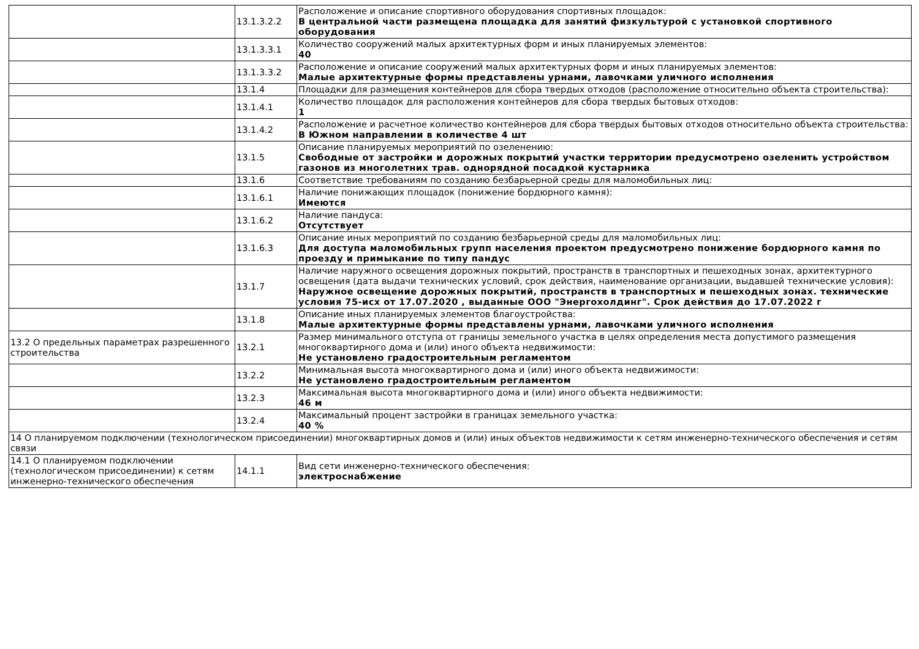| | 13.1.3.2.2 | Расположение и описание спортивного оборудования спортивных площадок: В центральной части размещена площадка для занятий физкультурой с установкой спортивного оборудования |
| | 13.1.3.3.1 | Количество сооружений малых архитектурных форм и иных планируемых элементов: 40 |
| | 13.1.3.3.2 | Расположение и описание сооружений малых архитектурных форм и иных планируемых элементов: Малые архитектурные формы представлены урнами, лавочками уличного исполнения |
| | 13.1.4 | Площадки для размещения контейнеров для сбора твердых отходов (расположение относительно объекта строительства): |
| | 13.1.4.1 | Количество площадок для расположения контейнеров для сбора твердых бытовых отходов: 1 |
| | 13.1.4.2 | Расположение и расчетное количество контейнеров для сбора твердых бытовых отходов относительно объекта строительства: В Южном направлении в количестве 4 шт |
| | 13.1.5 | Описание планируемых мероприятий по озеленению: Свободные от застройки и дорожных покрытий участки территории предусмотрено озеленить устройством газонов из многолетних трав. однорядной посадкой кустарника |
| | 13.1.6 | Соответствие требованиям по созданию безбарьерной среды для маломобильных лиц: |
| | 13.1.6.1 | Наличие понижающих площадок (понижение бордюрного камня): Имеются |
| | 13.1.6.2 | Наличие пандуса: Отсутствует |
| | 13.1.6.3 | Описание иных мероприятий по созданию безбарьерной среды для маломобильных лиц: Для доступа маломобильных групп населения проектом предусмотрено понижение бордюрного камня по проезду и примыкание по типу пандус |
| | 13.1.7 | Наличие наружного освещения дорожных покрытий, пространств в транспортных и пешеходных зонах, архитектурного освещения (дата выдачи технических условий, срок действия, наименование организации, выдавшей технические условия): Наружное освещение дорожных покрытий, пространств в транспортных и пешеходных зонах. технические условия 75-исх от 17.07.2020 , выданные ООО "Энергохолдинг". Срок действия до 17.07.2022 г |
| | 13.1.8 | Описание иных планируемых элементов благоустройства: Малые архитектурные формы представлены урнами, лавочками уличного исполнения |
| 13.2 О предельных параметрах разрешенного строительства | 13.2.1 | Размер минимального отступа от границы земельного участка в целях определения места допустимого размещения многоквартирного дома и (или) иного объекта недвижимости: Не установлено градостроительным регламентом |
| | 13.2.2 | Минимальная высота многоквартирного дома и (или) иного объекта недвижимости: Не установлено градостроительным регламентом |
| | 13.2.3 | Максимальная высота многоквартирного дома и (или) иного объекта недвижимости: 46 м |
| | 13.2.4 | Максимальный процент застройки в границах земельного участка: 40 % |
| 14 О планируемом подключении (технологическом присоединении) многоквартирных домов и (или) иных объектов недвижимости к сетям инженерно-технического обеспечения и сетям связи | | |
| 14.1 О планируемом подключении (технологическом присоединении) к сетям инженерно-технического обеспечения | 14.1.1 | Вид сети инженерно-технического обеспечения: электроснабжение |